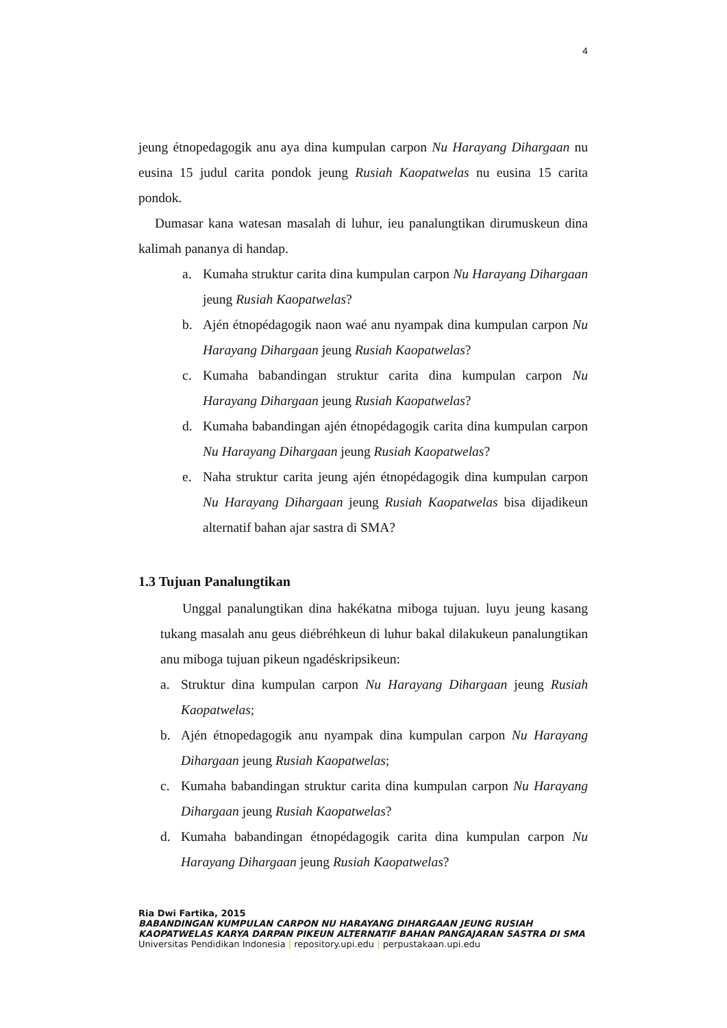4
jeung étnopedagogik anu aya dina kumpulan carpon Nu Harayang Dihargaan nu eusina 15 judul carita pondok jeung Rusiah Kaopatwelas nu eusina 15 carita pondok.
Dumasar kana watesan masalah di luhur, ieu panalungtikan dirumuskeun dina kalimah pananya di handap.
a. Kumaha struktur carita dina kumpulan carpon Nu Harayang Dihargaan jeung Rusiah Kaopatwelas?
b. Ajén étnopédagogik naon waé anu nyampak dina kumpulan carpon Nu Harayang Dihargaan jeung Rusiah Kaopatwelas?
c. Kumaha babandingan struktur carita dina kumpulan carpon Nu Harayang Dihargaan jeung Rusiah Kaopatwelas?
d. Kumaha babandingan ajén étnopédagogik carita dina kumpulan carpon Nu Harayang Dihargaan jeung Rusiah Kaopatwelas?
e. Naha struktur carita jeung ajén étnopédagogik dina kumpulan carpon Nu Harayang Dihargaan jeung Rusiah Kaopatwelas bisa dijadikeun alternatif bahan ajar sastra di SMA?
1.3 Tujuan Panalungtikan
Unggal panalungtikan dina hakékatna miboga tujuan. luyu jeung kasang tukang masalah anu geus diébréhkeun di luhur bakal dilakukeun panalungtikan anu miboga tujuan pikeun ngadéskripsikeun:
a. Struktur dina kumpulan carpon Nu Harayang Dihargaan jeung Rusiah Kaopatwelas;
b. Ajén étnopedagogik anu nyampak dina kumpulan carpon Nu Harayang Dihargaan jeung Rusiah Kaopatwelas;
c. Kumaha babandingan struktur carita dina kumpulan carpon Nu Harayang Dihargaan jeung Rusiah Kaopatwelas?
d. Kumaha babandingan étnopédagogik carita dina kumpulan carpon Nu Harayang Dihargaan jeung Rusiah Kaopatwelas?
Ria Dwi Fartika, 2015
BABANDINGAN KUMPULAN CARPON NU HARAYANG DIHARGAAN JEUNG RUSIAH KAOPATWELAS KARYA DARPAN PIKEUN ALTERNATIF BAHAN PANGAJARAN SASTRA DI SMA
Universitas Pendidikan Indonesia | repository.upi.edu | perpustakaan.upi.edu